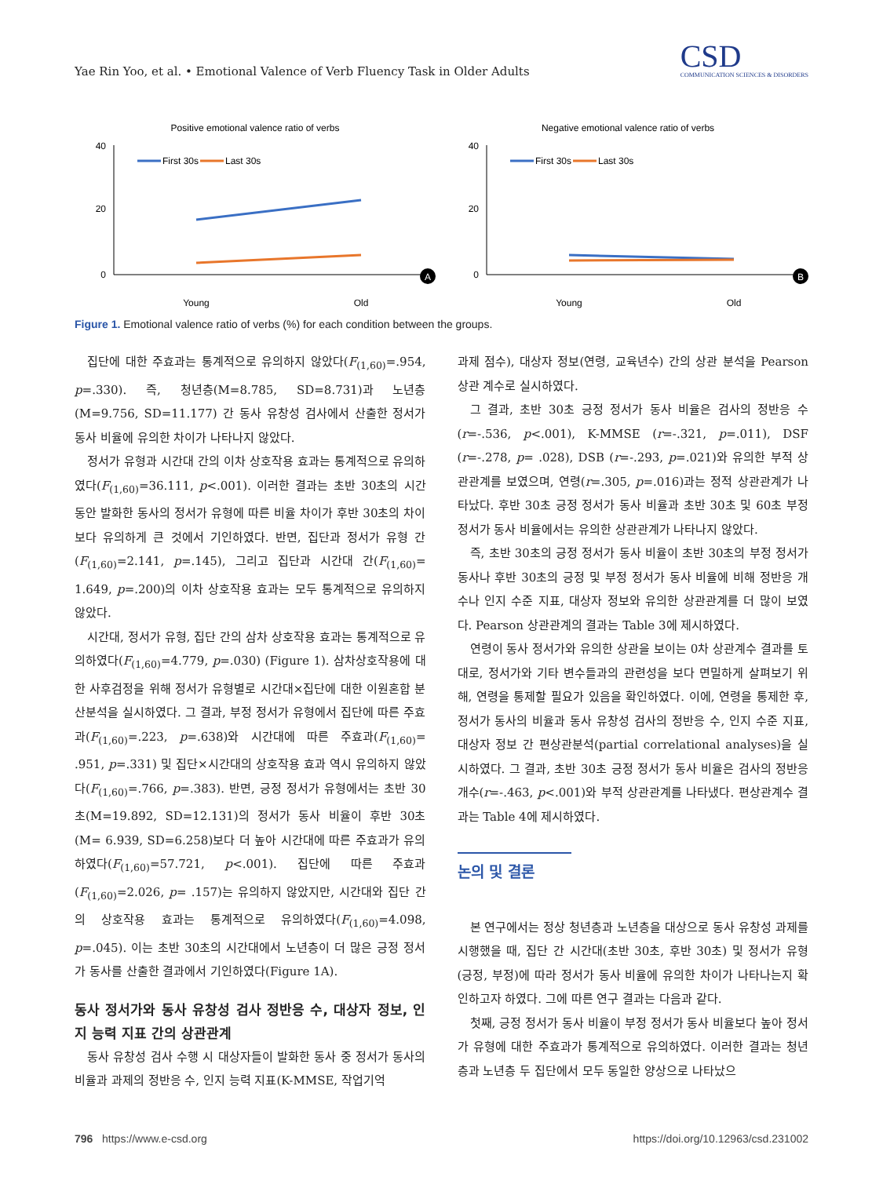Yae Rin Yoo, et al. • Emotional Valence of Verb Fluency Task in Older Adults
CSD
COMMUNICATION SCIENCES & DISORDERS
Positive emotional valence ratio of verbs
40
20
0
First 30s
Last 30s
Young
Old
A
Negative emotional valence ratio of verbs
40
20
0
First 30s
Last 30s
Young
Old
B
Figure 1. Emotional valence ratio of verbs (%) for each condition between the groups.
집단에 대한 주효과는 통계적으로 유의하지 않았다(F<sub>(1,60)</sub>=.954, p=.330). 즉, 청년층(M=8.785, SD=8.731)과 노년층(M=9.756, SD=11.177) 간 동사 유창성 검사에서 산출한 정서가 동사 비율에 유의한 차이가 나타나지 않았다.
정서가 유형과 시간대 간의 이차 상호작용 효과는 통계적으로 유의하였다(F<sub>(1,60)</sub>=36.111, p<.001). 이러한 결과는 초반 30초의 시간 동안 발화한 동사의 정서가 유형에 따른 비율 차이가 후반 30초의 차이보다 유의하게 큰 것에서 기인하였다. 반면, 집단과 정서가 유형 간(F<sub>(1,60)</sub>=2.141, p=.145), 그리고 집단과 시간대 간(F<sub>(1,60)</sub>= 1.649, p=.200)의 이차 상호작용 효과는 모두 통계적으로 유의하지 않았다.
시간대, 정서가 유형, 집단 간의 삼차 상호작용 효과는 통계적으로 유의하였다(F<sub>(1,60)</sub>=4.779, p=.030) (Figure 1). 삼차상호작용에 대한 사후검정을 위해 정서가 유형별로 시간대×집단에 대한 이원혼합 분산분석을 실시하였다. 그 결과, 부정 정서가 유형에서 집단에 따른 주효과(F<sub>(1,60)</sub>=.223, p=.638)와 시간대에 따른 주효과(F<sub>(1,60)</sub>= .951, p=.331) 및 집단×시간대의 상호작용 효과 역시 유의하지 않았다(F<sub>(1,60)</sub>=.766, p=.383). 반면, 긍정 정서가 유형에서는 초반 30초(M=19.892, SD=12.131)의 정서가 동사 비율이 후반 30초(M= 6.939, SD=6.258)보다 더 높아 시간대에 따른 주효과가 유의하였다(F<sub>(1,60)</sub>=57.721, p<.001). 집단에 따른 주효과(F<sub>(1,60)</sub>=2.026, p= .157)는 유의하지 않았지만, 시간대와 집단 간의 상호작용 효과는 통계적으로 유의하였다(F<sub>(1,60)</sub>=4.098, p=.045). 이는 초반 30초의 시간대에서 노년층이 더 많은 긍정 정서가 동사를 산출한 결과에서 기인하였다(Figure 1A).
동사 정서가와 동사 유창성 검사 정반응 수, 대상자 정보, 인지 능력 지표 간의 상관관계
동사 유창성 검사 수행 시 대상자들이 발화한 동사 중 정서가 동사의 비율과 과제의 정반응 수, 인지 능력 지표(K-MMSE, 작업기억
과제 점수), 대상자 정보(연령, 교육년수) 간의 상관 분석을 Pearson 상관 계수로 실시하였다.
그 결과, 초반 30초 긍정 정서가 동사 비율은 검사의 정반응 수(r=-.536, p<.001), K-MMSE (r=-.321, p=.011), DSF (r=-.278, p= .028), DSB (r=-.293, p=.021)와 유의한 부적 상관관계를 보였으며, 연령(r=.305, p=.016)과는 정적 상관관계가 나타났다. 후반 30초 긍정 정서가 동사 비율과 초반 30초 및 60초 부정 정서가 동사 비율에서는 유의한 상관관계가 나타나지 않았다.
즉, 초반 30초의 긍정 정서가 동사 비율이 초반 30초의 부정 정서가 동사나 후반 30초의 긍정 및 부정 정서가 동사 비율에 비해 정반응 개수나 인지 수준 지표, 대상자 정보와 유의한 상관관계를 더 많이 보였다. Pearson 상관관계의 결과는 Table 3에 제시하였다.
연령이 동사 정서가와 유의한 상관을 보이는 0차 상관계수 결과를 토대로, 정서가와 기타 변수들과의 관련성을 보다 면밀하게 살펴보기 위해, 연령을 통제할 필요가 있음을 확인하였다. 이에, 연령을 통제한 후, 정서가 동사의 비율과 동사 유창성 검사의 정반응 수, 인지 수준 지표, 대상자 정보 간 편상관분석(partial correlational analyses)을 실시하였다. 그 결과, 초반 30초 긍정 정서가 동사 비율은 검사의 정반응 개수(r=-.463, p<.001)와 부적 상관관계를 나타냈다. 편상관계수 결과는 Table 4에 제시하였다.
논의 및 결론
본 연구에서는 정상 청년층과 노년층을 대상으로 동사 유창성 과제를 시행했을 때, 집단 간 시간대(초반 30초, 후반 30초) 및 정서가 유형(긍정, 부정)에 따라 정서가 동사 비율에 유의한 차이가 나타나는지 확인하고자 하였다. 그에 따른 연구 결과는 다음과 같다.
첫째, 긍정 정서가 동사 비율이 부정 정서가 동사 비율보다 높아 정서가 유형에 대한 주효과가 통계적으로 유의하였다. 이러한 결과는 청년층과 노년층 두 집단에서 모두 동일한 양상으로 나타났으
796 https://www.e-csd.org https://doi.org/10.12963/csd.231002